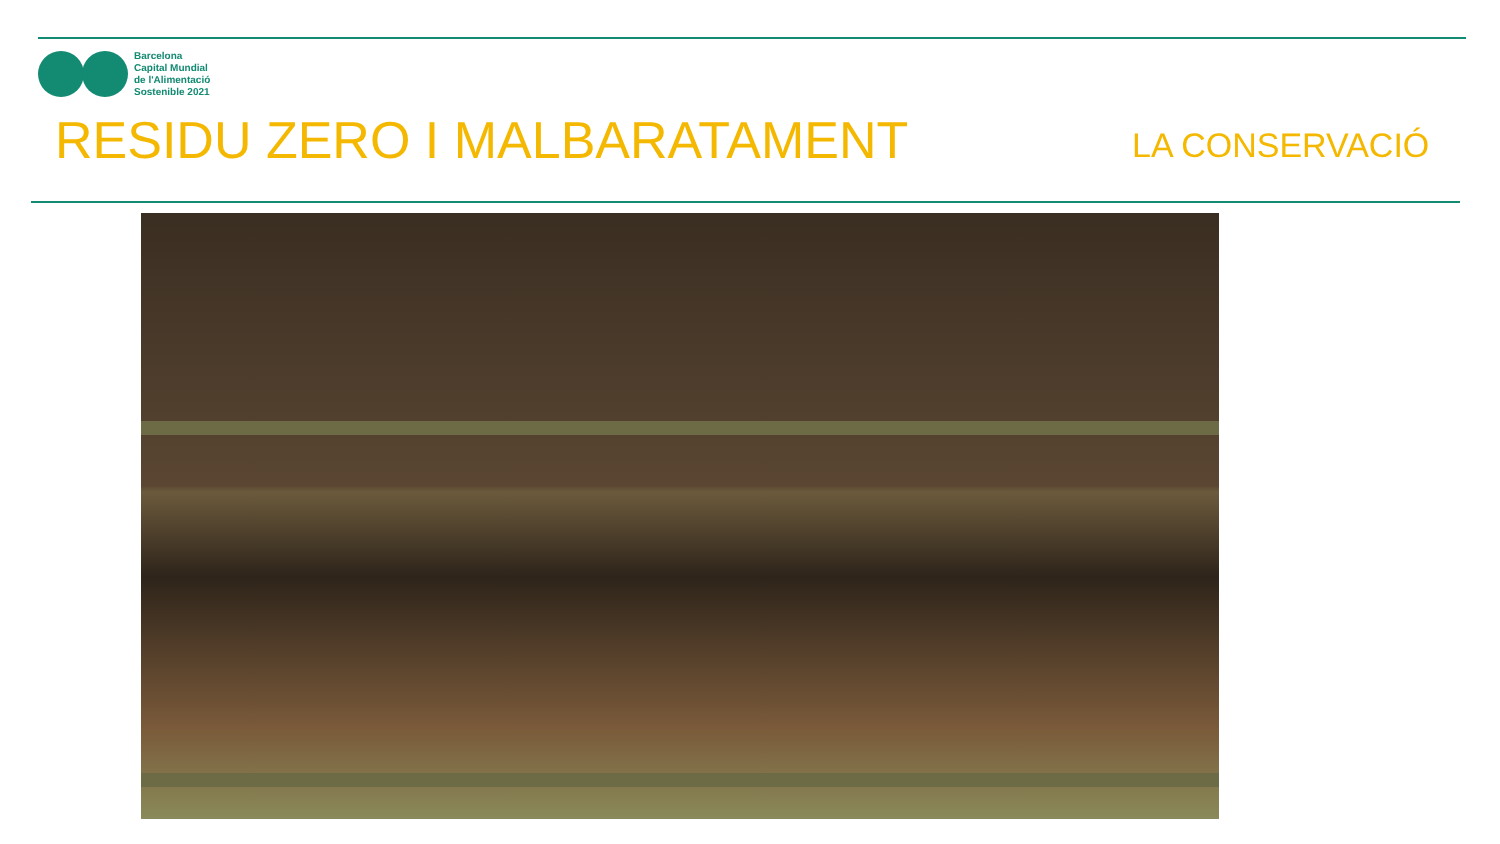Barcelona
Capital Mundial
de l'Alimentació
Sostenible 2021
RESIDU ZERO I MALBARATAMENT LA CONSERVACIÓ